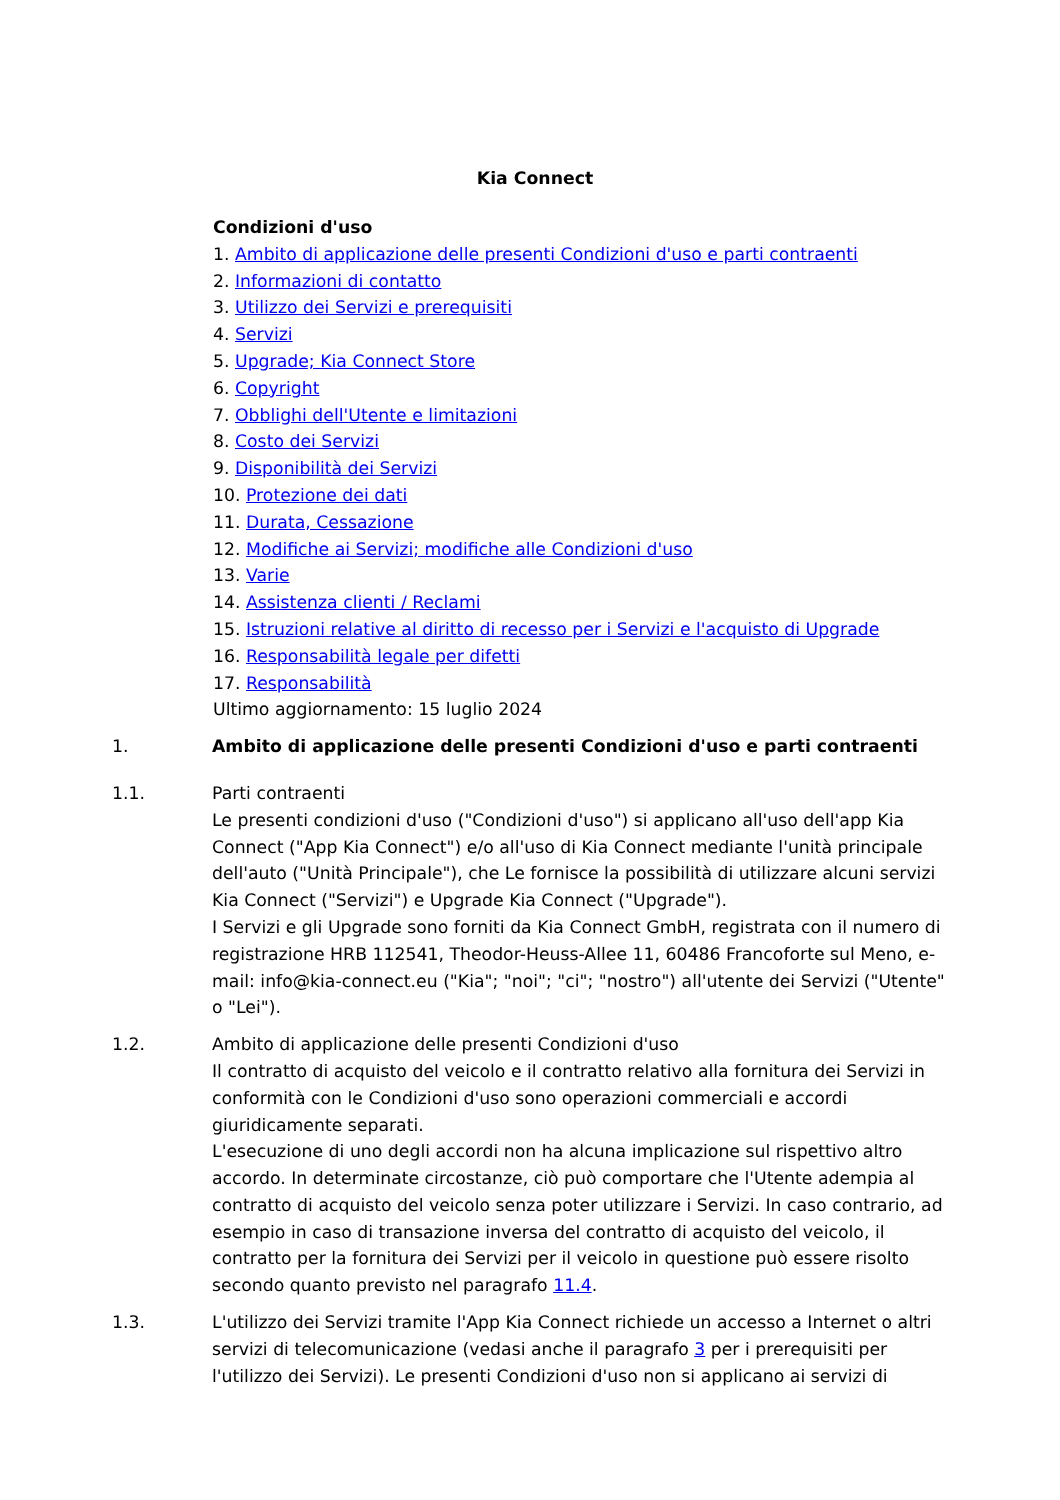Kia Connect
Condizioni d'uso
1. Ambito di applicazione delle presenti Condizioni d'uso e parti contraenti
2. Informazioni di contatto
3. Utilizzo dei Servizi e prerequisiti
4. Servizi
5. Upgrade; Kia Connect Store
6. Copyright
7. Obblighi dell'Utente e limitazioni
8. Costo dei Servizi
9. Disponibilità dei Servizi
10. Protezione dei dati
11. Durata, Cessazione
12. Modifiche ai Servizi; modifiche alle Condizioni d'uso
13. Varie
14. Assistenza clienti / Reclami
15. Istruzioni relative al diritto di recesso per i Servizi e l'acquisto di Upgrade
16. Responsabilità legale per difetti
17. Responsabilità
Ultimo aggiornamento: 15 luglio 2024
1. Ambito di applicazione delle presenti Condizioni d'uso e parti contraenti
1.1. Parti contraenti
Le presenti condizioni d'uso ("Condizioni d'uso") si applicano all'uso dell'app Kia Connect ("App Kia Connect") e/o all'uso di Kia Connect mediante l'unità principale dell'auto ("Unità Principale"), che Le fornisce la possibilità di utilizzare alcuni servizi Kia Connect ("Servizi") e Upgrade Kia Connect ("Upgrade").
I Servizi e gli Upgrade sono forniti da Kia Connect GmbH, registrata con il numero di registrazione HRB 112541, Theodor-Heuss-Allee 11, 60486 Francoforte sul Meno, e-mail: info@kia-connect.eu ("Kia"; "noi"; "ci"; "nostro") all'utente dei Servizi ("Utente" o "Lei").
1.2. Ambito di applicazione delle presenti Condizioni d'uso
Il contratto di acquisto del veicolo e il contratto relativo alla fornitura dei Servizi in conformità con le Condizioni d'uso sono operazioni commerciali e accordi giuridicamente separati.
L'esecuzione di uno degli accordi non ha alcuna implicazione sul rispettivo altro accordo. In determinate circostanze, ciò può comportare che l'Utente adempia al contratto di acquisto del veicolo senza poter utilizzare i Servizi. In caso contrario, ad esempio in caso di transazione inversa del contratto di acquisto del veicolo, il contratto per la fornitura dei Servizi per il veicolo in questione può essere risolto secondo quanto previsto nel paragrafo 11.4.
1.3. L'utilizzo dei Servizi tramite l'App Kia Connect richiede un accesso a Internet o altri servizi di telecomunicazione (vedasi anche il paragrafo 3 per i prerequisiti per l'utilizzo dei Servizi). Le presenti Condizioni d'uso non si applicano ai servizi di